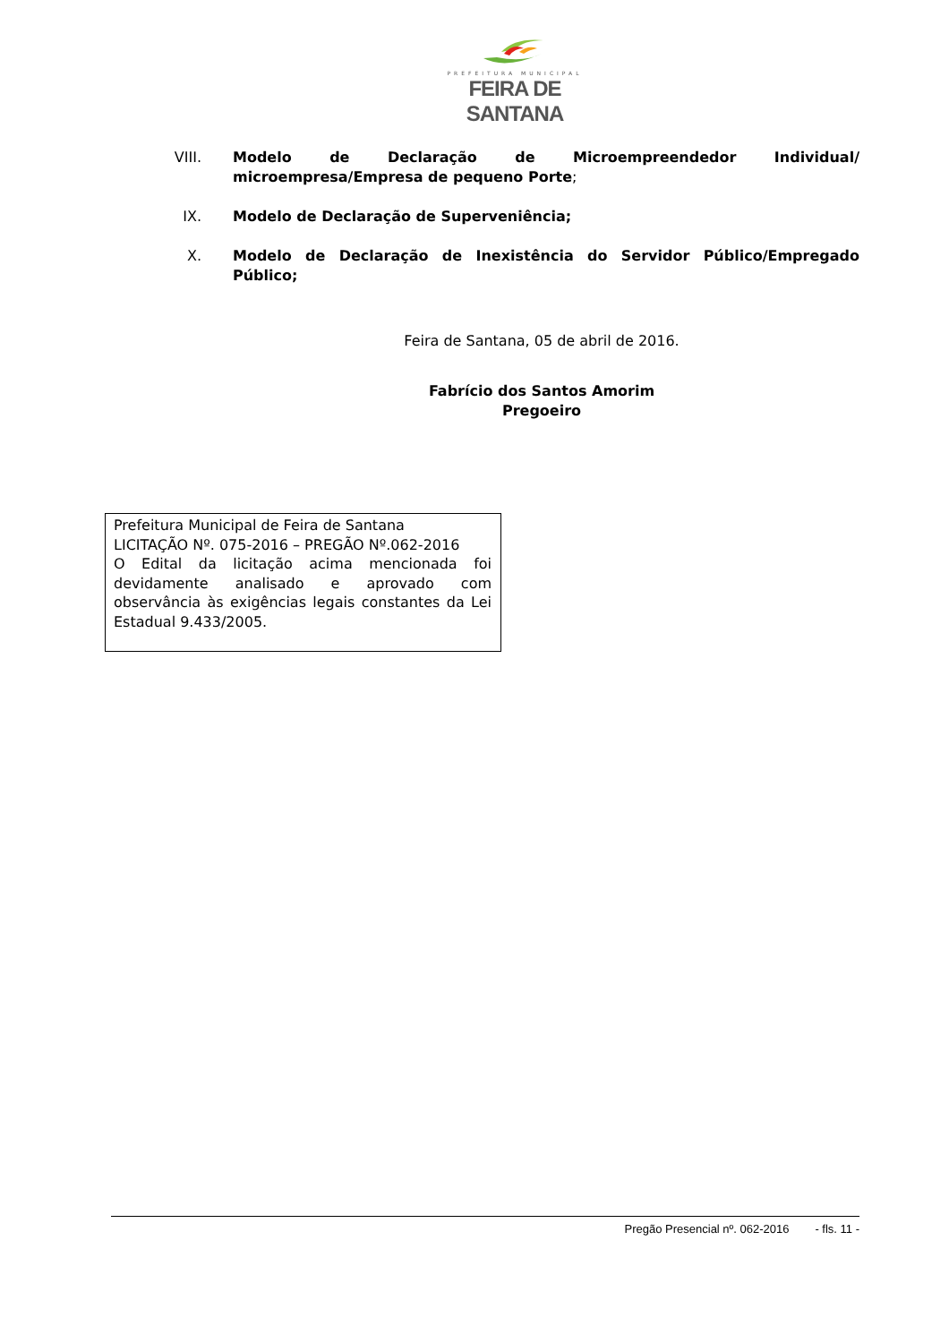PREFEITURA MUNICIPAL
FEIRA DE SANTANA
VIII.
Modelo de Declaração de Microempreendedor Individual/ microempresa/Empresa de pequeno Porte;
IX. Modelo de Declaração de Superveniência;
X. Modelo de Declaração de Inexistência do Servidor Público/Empregado Público;
Feira de Santana, 05 de abril de 2016.
Fabrício dos Santos Amorim
Pregoeiro
Prefeitura Municipal de Feira de Santana
LICITAÇÃO Nº. 075-2016 – PREGÃO Nº.062-2016
O Edital da licitação acima mencionada foi devidamente analisado e aprovado com observância às exigências legais constantes da Lei Estadual 9.433/2005.
Pregão Presencial nº. 062-2016 - fls. 11 -